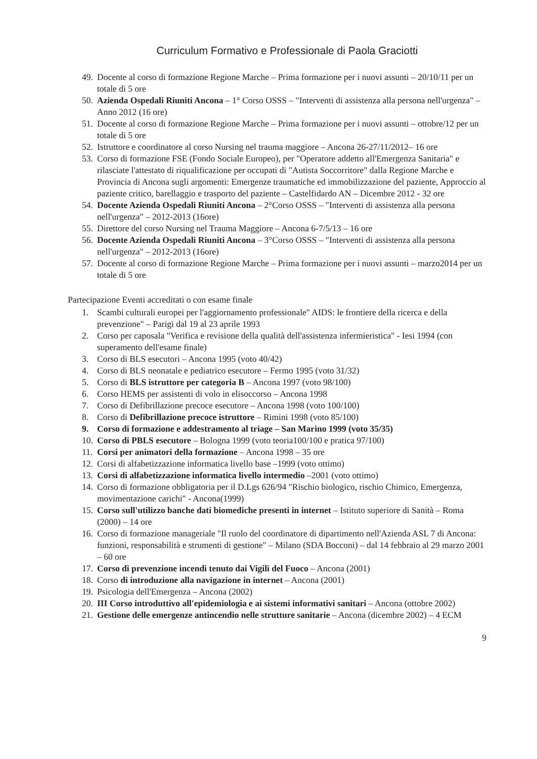Curriculum Formativo e Professionale di Paola Graciotti
49. Docente al corso di formazione Regione Marche – Prima formazione per i nuovi assunti – 20/10/11 per un totale di 5 ore
50. Azienda Ospedali Riuniti Ancona – 1° Corso OSSS – "Interventi di assistenza alla persona nell'urgenza" – Anno 2012 (16 ore)
51. Docente al corso di formazione Regione Marche – Prima formazione per i nuovi assunti – ottobre/12 per un totale di 5 ore
52. Istruttore e coordinatore al corso Nursing nel trauma maggiore – Ancona 26-27/11/2012– 16 ore
53. Corso di formazione FSE (Fondo Sociale Europeo), per "Operatore addetto all'Emergenza Sanitaria" e rilasciate l'attestato di riqualificazione per occupati di "Autista Soccorritore" dalla Regione Marche e Provincia di Ancona sugli argomenti: Emergenze traumatiche ed immobilizzazione del paziente, Approccio al paziente critico, barellaggio e trasporto del paziente – Castelfidardo AN – Dicembre 2012 - 32 ore
54. Docente Azienda Ospedali Riuniti Ancona – 2°Corso OSSS – "Interventi di assistenza alla persona nell'urgenza" – 2012-2013 (16ore)
55. Direttore del corso Nursing nel Trauma Maggiore – Ancona 6-7/5/13 – 16 ore
56. Docente Azienda Ospedali Riuniti Ancona – 3°Corso OSSS – "Interventi di assistenza alla persona nell'urgenza" – 2012-2013 (16ore)
57. Docente al corso di formazione Regione Marche – Prima formazione per i nuovi assunti – marzo2014 per un totale di 5 ore
Partecipazione Eventi accreditati o con esame finale
1. Scambi culturali europei per l'aggiornamento professionale" AIDS: le frontiere della ricerca e della prevenzione" – Parigi dal 19 al 23 aprile 1993
2. Corso per caposala "Verifica e revisione della qualità dell'assistenza infermieristica" - Iesi 1994 (con superamento dell'esame finale)
3. Corso di BLS esecutori – Ancona 1995 (voto 40/42)
4. Corso di BLS neonatale e pediatrico esecutore – Fermo 1995 (voto 31/32)
5. Corso di BLS istruttore per categoria B – Ancona 1997 (voto 98/100)
6. Corso HEMS per assistenti di volo in elisoccorso – Ancona 1998
7. Corso di Defibrillazione precoce esecutore – Ancona 1998 (voto 100/100)
8. Corso di Defibrillazione precoce istruttore – Rimini 1998 (voto 85/100)
9. Corso di formazione e addestramento al triage – San Marino 1999 (voto 35/35)
10. Corso di PBLS esecutore – Bologna 1999 (voto teoria100/100 e pratica 97/100)
11. Corsi per animatori della formazione – Ancona 1998 – 35 ore
12. Corsi di alfabetizzazione informatica livello base –1999 (voto ottimo)
13. Corsi di alfabetizzazione informatica livello intermedio –2001 (voto ottimo)
14. Corso di formazione obbligatoria per il D.Lgs 626/94 "Rischio biologico, rischio Chimico, Emergenza, movimentazione carichi" - Ancona(1999)
15. Corso sull'utilizzo banche dati biomediche presenti in internet – Istituto superiore di Sanità – Roma (2000) – 14 ore
16. Corso di formazione manageriale "Il ruolo del coordinatore di dipartimento nell'Azienda ASL 7 di Ancona: funzioni, responsabilità e strumenti di gestione" – Milano (SDA Bocconi) – dal 14 febbraio al 29 marzo 2001 – 60 ore
17. Corso di prevenzione incendi tenuto dai Vigili del Fuoco – Ancona (2001)
18. Corso di introduzione alla navigazione in internet – Ancona (2001)
19. Psicologia dell'Emergenza – Ancona (2002)
20. III Corso introduttivo all'epidemiologia e ai sistemi informativi sanitari – Ancona (ottobre 2002)
21. Gestione delle emergenze antincendio nelle strutture sanitarie – Ancona (dicembre 2002) – 4 ECM
9